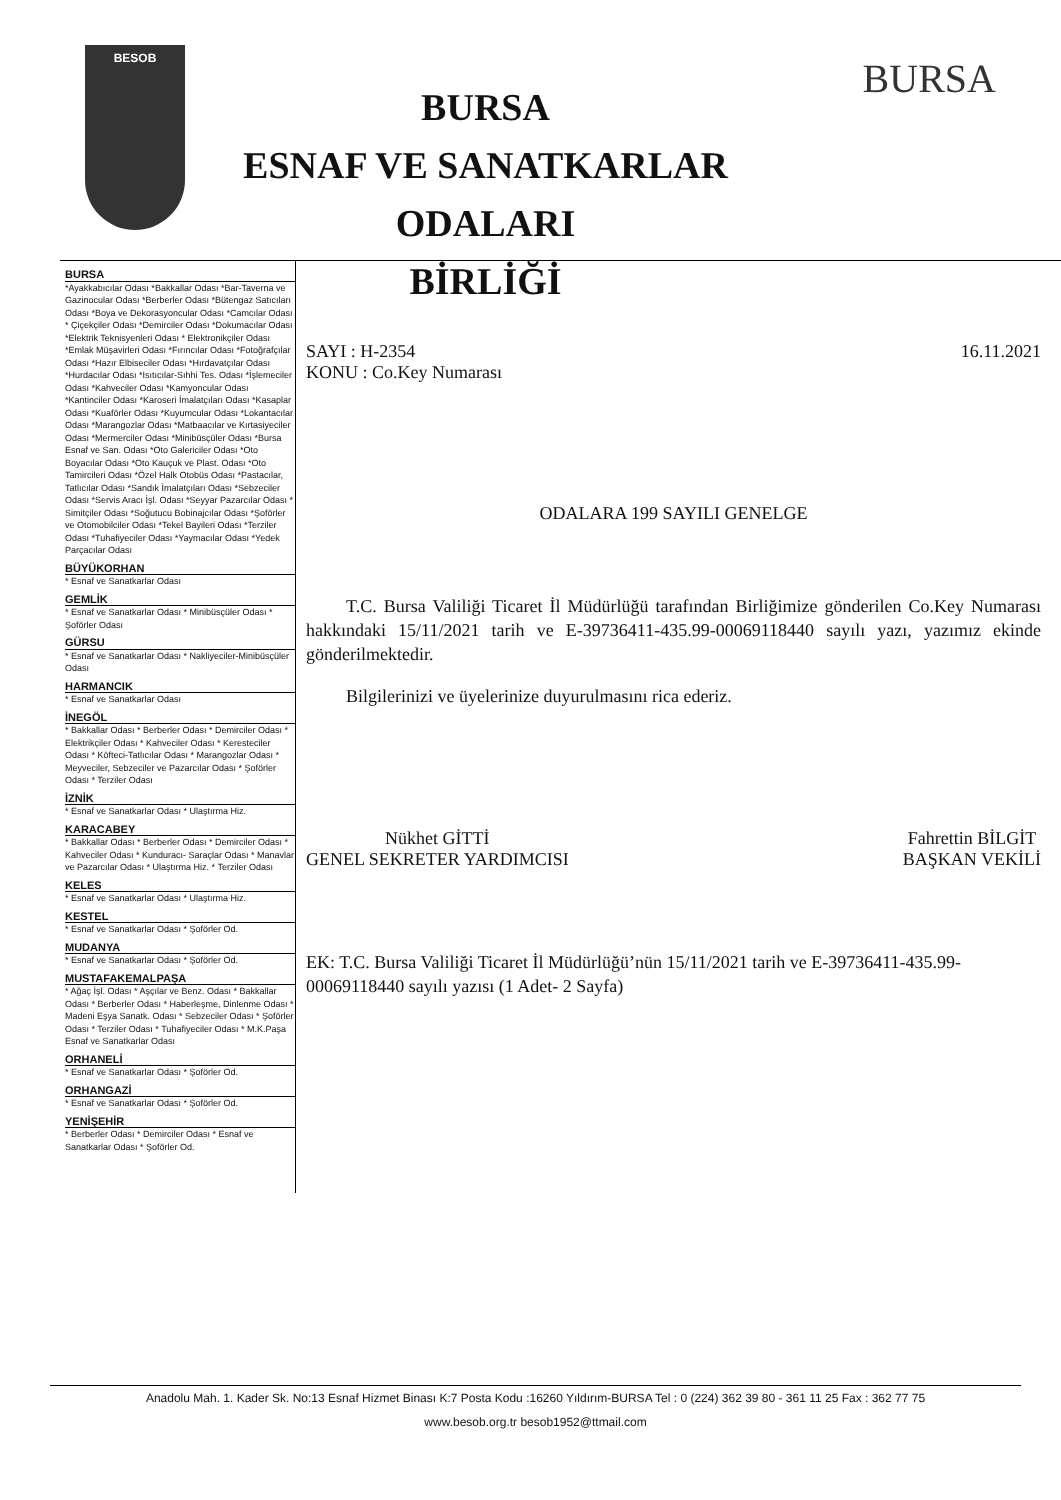BESOB
BURSA
ESNAF VE SANATKARLAR ODALARI
BİRLİĞİ
BURSA
BURSA
*Ayakkabıcılar Odası *Bakkallar Odası *Bar-Taverna ve Gazinocular Odası *Berberler Odası *Bütengaz Satıcıları Odası *Boya ve Dekorasyoncular Odası *Camcılar Odası * Çiçekçiler Odası *Demirciler Odası *Dokumacılar Odası *Elektrik Teknisyenleri Odası * Elektronikçiler Odası *Emlak Müşavirleri Odası *Fırıncılar Odası *Fotoğrafçılar Odası *Hazır Elbiseciler Odası *Hırdavatçılar Odası *Hurdacılar Odası *Isıtıcılar-Sıhhi Tes. Odası *İşlemeciler Odası *Kahveciler Odası *Kamyoncular Odası *Kantinciler Odası *Karoseri İmalatçıları Odası *Kasaplar Odası *Kuaförler Odası *Kuyumcular Odası *Lokantacılar Odası *Marangozlar Odası *Matbaacılar ve Kırtasiyeciler Odası *Mermerciler Odası *Minibüsçüler Odası *Bursa Esnaf ve San. Odası *Oto Galericiler Odası *Oto Boyacılar Odası *Oto Kauçuk ve Plast. Odası *Oto Tamircileri Odası *Özel Halk Otobüs Odası *Pastacılar, Tatlıcılar Odası *Sandık İmalatçıları Odası *Sebzeciler Odası *Servis Aracı İşl. Odası *Seyyar Pazarcılar Odası * Simitçiler Odası *Soğutucu Bobinajcılar Odası *Şoförler ve Otomobilciler Odası *Tekel Bayileri Odası *Terziler Odası *Tuhafiyeciler Odası *Yaymacılar Odası *Yedek Parçacılar Odası
BÜYÜKORHAN
* Esnaf ve Sanatkarlar Odası
GEMLİK
* Esnaf ve Sanatkarlar Odası * Minibüsçüler Odası * Şoförler Odası
GÜRSU
* Esnaf ve Sanatkarlar Odası * Nakliyeciler-Minibüsçüler Odası
HARMANCIK
* Esnaf ve Sanatkarlar Odası
İNEGÖL
* Bakkallar Odası * Berberler Odası * Demirciler Odası * Elektrikçiler Odası * Kahveciler Odası * Keresteciler Odası * Köfteci-Tatlıcılar Odası * Marangozlar Odası * Meyveciler, Sebzeciler ve Pazarcılar Odası * Şoförler Odası * Terziler Odası
İZNİK
* Esnaf ve Sanatkarlar Odası * Ulaştırma Hiz.
KARACABEY
* Bakkallar Odası * Berberler Odası * Demirciler Odası * Kahveciler Odası * Kunduracı- Saraçlar Odası * Manavlar ve Pazarcılar Odası * Ulaştırma Hiz. * Terziler Odası
KELES
* Esnaf ve Sanatkarlar Odası * Ulaştırma Hiz.
KESTEL
* Esnaf ve Sanatkarlar Odası * Şoförler Od.
MUDANYA
* Esnaf ve Sanatkarlar Odası * Şoförler Od.
MUSTAFAKEMALPAŞA
* Ağaç İşl. Odası * Aşçılar ve Benz. Odası * Bakkallar Odası * Berberler Odası * Haberleşme, Dinlenme Odası * Madeni Eşya Sanatk. Odası * Sebzeciler Odası * Şoförler Odası * Terziler Odası * Tuhafiyeciler Odası * M.K.Paşa Esnaf ve Sanatkarlar Odası
ORHANELİ
* Esnaf ve Sanatkarlar Odası * Şoförler Od.
ORHANGAZİ
* Esnaf ve Sanatkarlar Odası * Şoförler Od.
YENİŞEHİR
* Berberler Odası * Demirciler Odası * Esnaf ve Sanatkarlar Odası * Şoförler Od.
SAYI : H-2354 16.11.2021
KONU : Co.Key Numarası
ODALARA 199 SAYILI GENELGE
T.C. Bursa Valiliği Ticaret İl Müdürlüğü tarafından Birliğimize gönderilen Co.Key Numarası hakkındaki 15/11/2021 tarih ve E-39736411-435.99-00069118440 sayılı yazı, yazımız ekinde gönderilmektedir.
Bilgilerinizi ve üyelerinize duyurulmasını rica ederiz.
Nükhet GİTTİ
GENEL SEKRETER YARDIMCISI
Fahrettin BİLGİT
BAŞKAN VEKİLİ
EK: T.C. Bursa Valiliği Ticaret İl Müdürlüğü’nün 15/11/2021 tarih ve E-39736411-435.99-00069118440 sayılı yazısı (1 Adet- 2 Sayfa)
Anadolu Mah. 1. Kader Sk. No:13 Esnaf Hizmet Binası K:7 Posta Kodu :16260 Yıldırım-BURSA Tel : 0 (224) 362 39 80 - 361 11 25 Fax : 362 77 75
www.besob.org.tr besob1952@ttmail.com